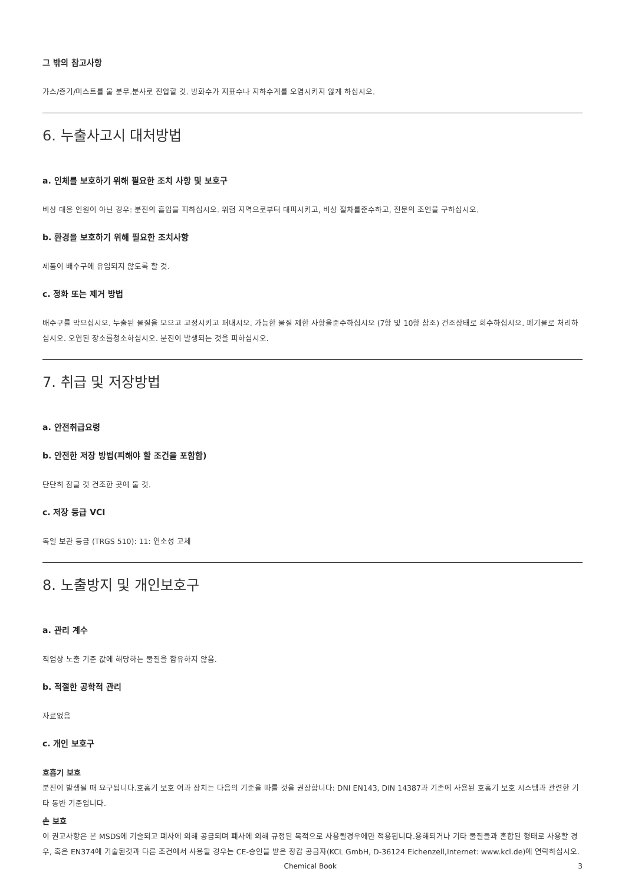그 밖의 참고사항
가스/증기/미스트를 물 분무.분사로 진압할 것. 방화수가 지표수나 지하수계를 오염시키지 않게 하십시오.
6. 누출사고시 대처방법
a. 인체를 보호하기 위해 필요한 조치 사항 및 보호구
비상 대응 인원이 아닌 경우: 분진의 흡입을 피하십시오. 위험 지역으로부터 대피시키고, 비상 절차를준수하고, 전문의 조언을 구하십시오.
b. 환경을 보호하기 위해 필요한 조치사항
제품이 배수구에 유입되지 않도록 할 것.
c. 정화 또는 제거 방법
배수구를 막으십시오. 누출된 물질을 모으고 고정시키고 퍼내시오. 가능한 물질 제한 사항을준수하십시오 (7항 및 10항 참조) 건조상태로 회수하십시오. 폐기물로 처리하십시오. 오염된 장소를청소하십시오. 분진이 발생되는 것을 피하십시오.
7. 취급 및 저장방법
a. 안전취급요령
b. 안전한 저장 방법(피해야 할 조건을 포함함)
단단히 잠글 것 건조한 곳에 둘 것.
c. 저장 등급 VCI
독일 보관 등급 (TRGS 510): 11: 연소성 고체
8. 노출방지 및 개인보호구
a. 관리 계수
직업상 노출 기준 값에 해당하는 물질을 함유하지 않음.
b. 적절한 공학적 관리
자료없음
c. 개인 보호구
호흡기 보호
분진이 발생될 때 요구됩니다.호흡기 보호 여과 장치는 다음의 기준을 따를 것을 권장합니다: DNI EN143, DIN 14387과 기존에 사용된 호흡기 보호 시스템과 관련한 기타 동반 기준입니다.
손 보호
이 권고사항은 본 MSDS에 기술되고 폐사에 의해 공급되며 폐사에 의해 규정된 목적으로 사용될경우에만 적용됩니다.용해되거나 기타 물질들과 혼합된 형태로 사용할 경우, 혹은 EN374에 기술된것과 다른 조건에서 사용될 경우는 CE-승인을 받은 장갑 공급자(KCL GmbH, D-36124 Eichenzell,Internet: www.kcl.de)에 연락하십시오.
Chemical Book 3